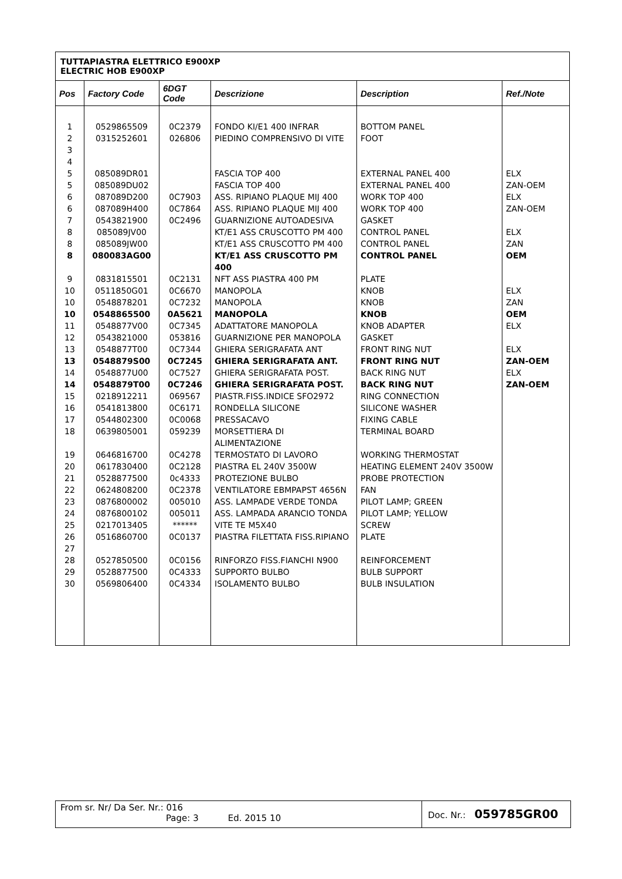TUTTAPIASTRA ELETTRICO E900XP
ELECTRIC HOB E900XP
| Pos | Factory Code | 6DGT Code | Descrizione | Description | Ref./Note |
| --- | --- | --- | --- | --- | --- |
| 1 | 0529865509 | 0C2379 | FONDO KI/E1 400 INFRAR | BOTTOM PANEL | |
| 2 | 0315252601 | 026806 | PIEDINO COMPRENSIVO DI VITE | FOOT | |
| 3 | | | | | |
| 4 | | | | | |
| 5 | 085089DR01 | | FASCIA TOP 400 | EXTERNAL PANEL 400 | ELX |
| 5 | 085089DU02 | | FASCIA TOP 400 | EXTERNAL PANEL 400 | ZAN-OEM |
| 6 | 087089D200 | 0C7903 | ASS. RIPIANO PLAQUE MIJ 400 | WORK TOP 400 | ELX |
| 6 | 087089H400 | 0C7864 | ASS. RIPIANO PLAQUE MIJ 400 | WORK TOP 400 | ZAN-OEM |
| 7 | 0543821900 | 0C2496 | GUARNIZIONE AUTOADESIVA | GASKET | |
| 8 | 085089JV00 | | KT/E1 ASS CRUSCOTTO PM 400 | CONTROL PANEL | ELX |
| 8 | 085089JW00 | | KT/E1 ASS CRUSCOTTO PM 400 | CONTROL PANEL | ZAN |
| 8 | 080083AG00 | | KT/E1 ASS CRUSCOTTO PM 400 | CONTROL PANEL | OEM |
| 9 | 0831815501 | 0C2131 | NFT ASS PIASTRA 400 PM | PLATE | |
| 10 | 0511850G01 | 0C6670 | MANOPOLA | KNOB | ELX |
| 10 | 0548878201 | 0C7232 | MANOPOLA | KNOB | ZAN |
| 10 | 0548865500 | 0A5621 | MANOPOLA | KNOB | OEM |
| 11 | 0548877V00 | 0C7345 | ADATTATORE MANOPOLA | KNOB ADAPTER | ELX |
| 12 | 0543821000 | 053816 | GUARNIZIONE PER MANOPOLA | GASKET | |
| 13 | 0548877T00 | 0C7344 | GHIERA SERIGRAFATA ANT | FRONT RING NUT | ELX |
| 13 | 0548879S00 | 0C7245 | GHIERA SERIGRAFATA ANT. | FRONT RING NUT | ZAN-OEM |
| 14 | 0548877U00 | 0C7527 | GHIERA SERIGRAFATA POST. | BACK RING NUT | ELX |
| 14 | 0548879T00 | 0C7246 | GHIERA SERIGRAFATA POST. | BACK RING NUT | ZAN-OEM |
| 15 | 0218912211 | 069567 | PIASTR.FISS.INDICE SFO2972 | RING CONNECTION | |
| 16 | 0541813800 | 0C6171 | RONDELLA SILICONE | SILICONE WASHER | |
| 17 | 0544802300 | 0C0068 | PRESSACAVO | FIXING CABLE | |
| 18 | 0639805001 | 059239 | MORSETTIERA DI ALIMENTAZIONE | TERMINAL BOARD | |
| 19 | 0646816700 | 0C4278 | TERMOSTATO DI LAVORO | WORKING THERMOSTAT | |
| 20 | 0617830400 | 0C2128 | PIASTRA EL 240V 3500W | HEATING ELEMENT 240V 3500W | |
| 21 | 0528877500 | 0c4333 | PROTEZIONE BULBO | PROBE PROTECTION | |
| 22 | 0624808200 | 0C2378 | VENTILATORE EBMPAPST 4656N | FAN | |
| 23 | 0876800002 | 005010 | ASS. LAMPADE VERDE TONDA | PILOT LAMP; GREEN | |
| 24 | 0876800102 | 005011 | ASS. LAMPADA ARANCIO TONDA | PILOT LAMP; YELLOW | |
| 25 | 0217013405 | ****** | VITE TE M5X40 | SCREW | |
| 26 | 0516860700 | 0C0137 | PIASTRA FILETTATA FISS.RIPIANO | PLATE | |
| 27 | | | | | |
| 28 | 0527850500 | 0C0156 | RINFORZO FISS.FIANCHI N900 | REINFORCEMENT | |
| 29 | 0528877500 | 0C4333 | SUPPORTO BULBO | BULB SUPPORT | |
| 30 | 0569806400 | 0C4334 | ISOLAMENTO BULBO | BULB INSULATION | |
From sr. Nr/ Da Ser. Nr.: 016
Page: 3 Ed. 2015 10
Doc. Nr.: 059785GR00